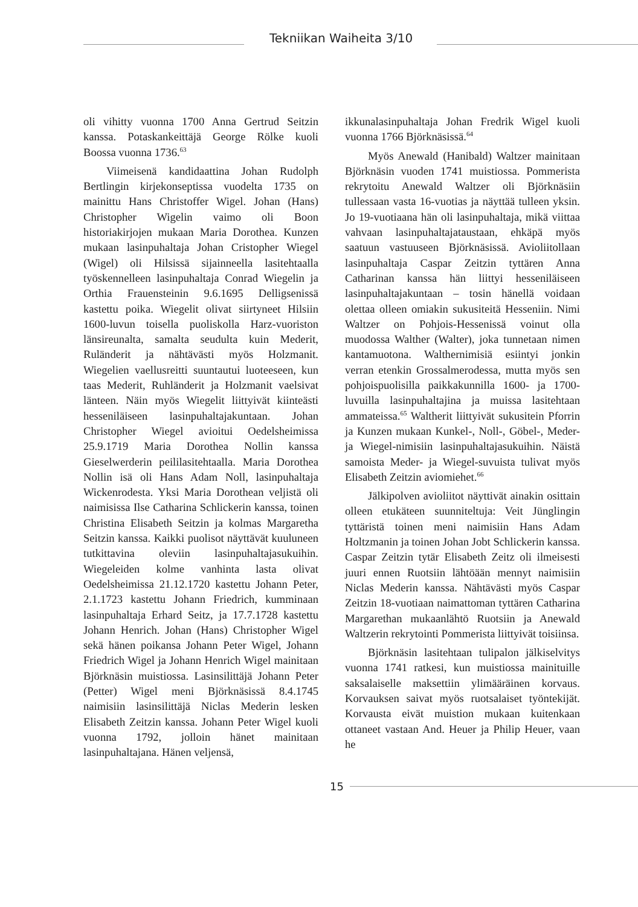Tekniikan Waiheita 3/10
oli vihitty vuonna 1700 Anna Gertrud Seitzin kanssa. Potaskankeittäjä George Rölke kuoli Boossa vuonna 1736.<sup>63</sup>
Viimeisenä kandidaattina Johan Rudolph Bertlingin kirjekonseptissa vuodelta 1735 on mainittu Hans Christoffer Wigel. Johan (Hans) Christopher Wigelin vaimo oli Boon historiakirjojen mukaan Maria Dorothea. Kunzen mukaan lasinpuhaltaja Johan Cristopher Wiegel (Wigel) oli Hilsissä sijainneella lasitehtaalla työskennelleen lasinpuhaltaja Conrad Wiegelin ja Orthia Frauensteinin 9.6.1695 Delligsenissä kastettu poika. Wiegelit olivat siirtyneet Hilsiin 1600-luvun toisella puoliskolla Harz-vuoriston länsireunalta, samalta seudulta kuin Mederit, Ruländerit ja nähtävästi myös Holzmanit. Wiegelien vaellusreitti suuntautui luoteeseen, kun taas Mederit, Ruhländerit ja Holzmanit vaelsivat länteen. Näin myös Wiegelit liittyivät kiinteästi hesseniläiseen lasinpuhaltajakuntaan. Johan Christopher Wiegel avioitui Oedelsheimissa 25.9.1719 Maria Dorothea Nollin kanssa Gieselwerderin peililasitehtaalla. Maria Dorothea Nollin isä oli Hans Adam Noll, lasinpuhaltaja Wickenrodesta. Yksi Maria Dorothean veljistä oli naimisissa Ilse Catharina Schlickerin kanssa, toinen Christina Elisabeth Seitzin ja kolmas Margaretha Seitzin kanssa. Kaikki puolisot näyttävät kuuluneen tutkittavina oleviin lasinpuhaltajasukuihin. Wiegeleiden kolme vanhinta lasta olivat Oedelsheimissa 21.12.1720 kastettu Johann Peter, 2.1.1723 kastettu Johann Friedrich, kumminaan lasinpuhaltaja Erhard Seitz, ja 17.7.1728 kastettu Johann Henrich. Johan (Hans) Christopher Wigel sekä hänen poikansa Johann Peter Wigel, Johann Friedrich Wigel ja Johann Henrich Wigel mainitaan Björknäsin muistiossa. Lasinsilittäjä Johann Peter (Petter) Wigel meni Björknäsissä 8.4.1745 naimisiin lasinsilittäjä Niclas Mederin lesken Elisabeth Zeitzin kanssa. Johann Peter Wigel kuoli vuonna 1792, jolloin hänet mainitaan lasinpuhaltajana. Hänen veljensä,
ikkunalasinpuhaltaja Johan Fredrik Wigel kuoli vuonna 1766 Björknäsissä.<sup>64</sup>
Myös Anewald (Hanibald) Waltzer mainitaan Björknäsin vuoden 1741 muistiossa. Pommerista rekrytoitu Anewald Waltzer oli Björknäsiin tullessaan vasta 16-vuotias ja näyttää tulleen yksin. Jo 19-vuotiaana hän oli lasinpuhaltaja, mikä viittaa vahvaan lasinpuhaltajataustaan, ehkäpä myös saatuun vastuuseen Björknäsissä. Avioliitollaan lasinpuhaltaja Caspar Zeitzin tyttären Anna Catharinan kanssa hän liittyi hesseniläiseen lasinpuhaltajakuntaan – tosin hänellä voidaan olettaa olleen omiakin sukusiteitä Hesseniin. Nimi Waltzer on Pohjois-Hessenissä voinut olla muodossa Walther (Walter), joka tunnetaan nimen kantamuotona. Walthernimisiä esiintyi jonkin verran etenkin Grossalmerodessa, mutta myös sen pohjoispuolisilla paikkakunnilla 1600- ja 1700-luvuilla lasinpuhaltajina ja muissa lasitehtaan ammateissa.<sup>65</sup> Waltherit liittyivät sukusitein Pforrin ja Kunzen mukaan Kunkel-, Noll-, Göbel-, Meder- ja Wiegel-nimisiin lasinpuhaltajasukuihin. Näistä samoista Meder- ja Wiegel-suvuista tulivat myös Elisabeth Zeitzin aviomiehet.<sup>66</sup>
Jälkipolven avioliitot näyttivät ainakin osittain olleen etukäteen suunniteltuja: Veit Jünglingin tyttäristä toinen meni naimisiin Hans Adam Holtzmanin ja toinen Johan Jobt Schlickerin kanssa. Caspar Zeitzin tytär Elisabeth Zeitz oli ilmeisesti juuri ennen Ruotsiin lähtöään mennyt naimisiin Niclas Mederin kanssa. Nähtävästi myös Caspar Zeitzin 18-vuotiaan naimattoman tyttären Catharina Margarethan mukaanlähtö Ruotsiin ja Anewald Waltzerin rekrytointi Pommerista liittyivät toisiinsa.
Björknäsin lasitehtaan tulipalon jälkiselvitys vuonna 1741 ratkesi, kun muistiossa mainituille saksalaiselle maksettiin ylimääräinen korvaus. Korvauksen saivat myös ruotsalaiset työntekijät. Korvausta eivät muistion mukaan kuitenkaan ottaneet vastaan And. Heuer ja Philip Heuer, vaan he
15